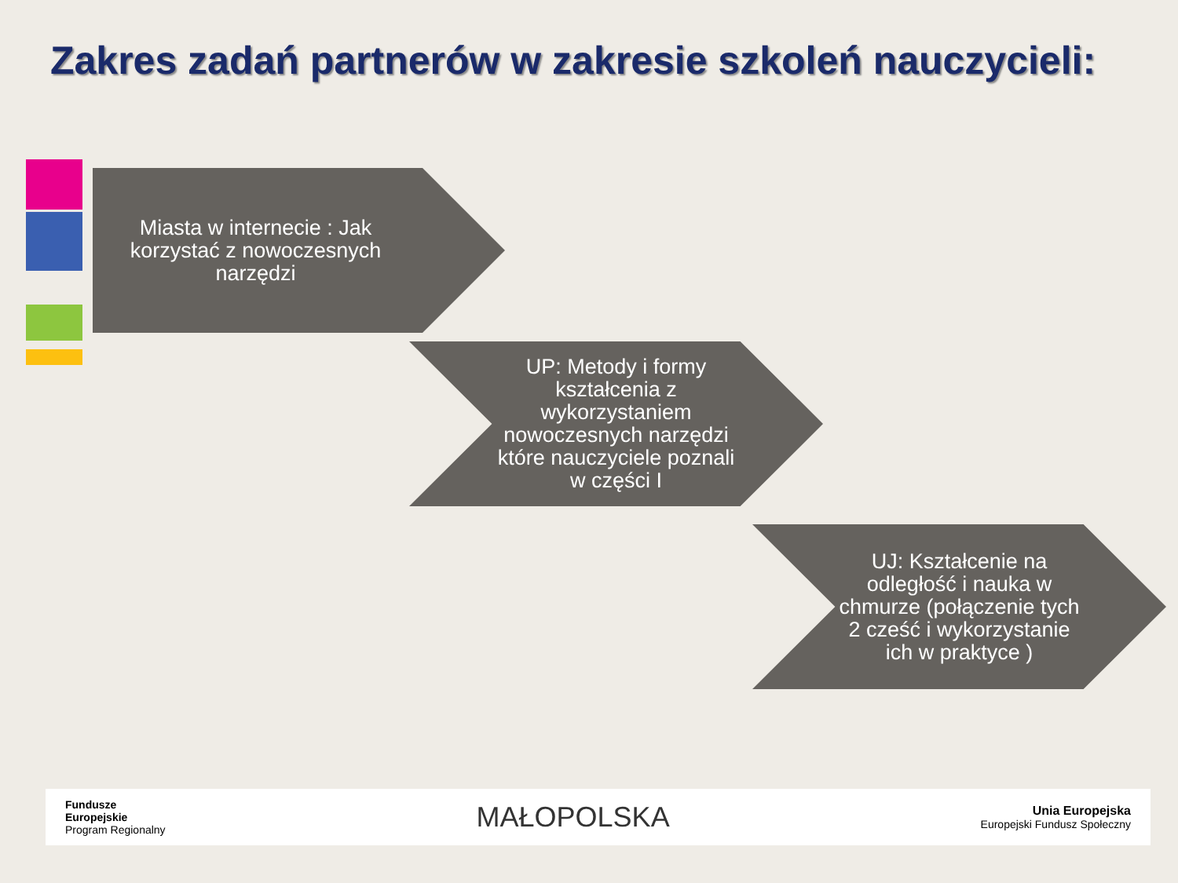Zakres zadań partnerów w zakresie szkoleń nauczycieli:
Miasta w internecie : Jak korzystać z nowoczesnych narzędzi
UP: Metody i formy kształcenia z wykorzystaniem nowoczesnych narzędzi które nauczyciele poznali w części I
UJ: Kształcenie na odległość i nauka w chmurze (połączenie tych 2 cześć i wykorzystanie ich w praktyce )
Fundusze
Europejskie
Program Regionalny
MAŁOPOLSKA
Unia Europejska
Europejski Fundusz Społeczny